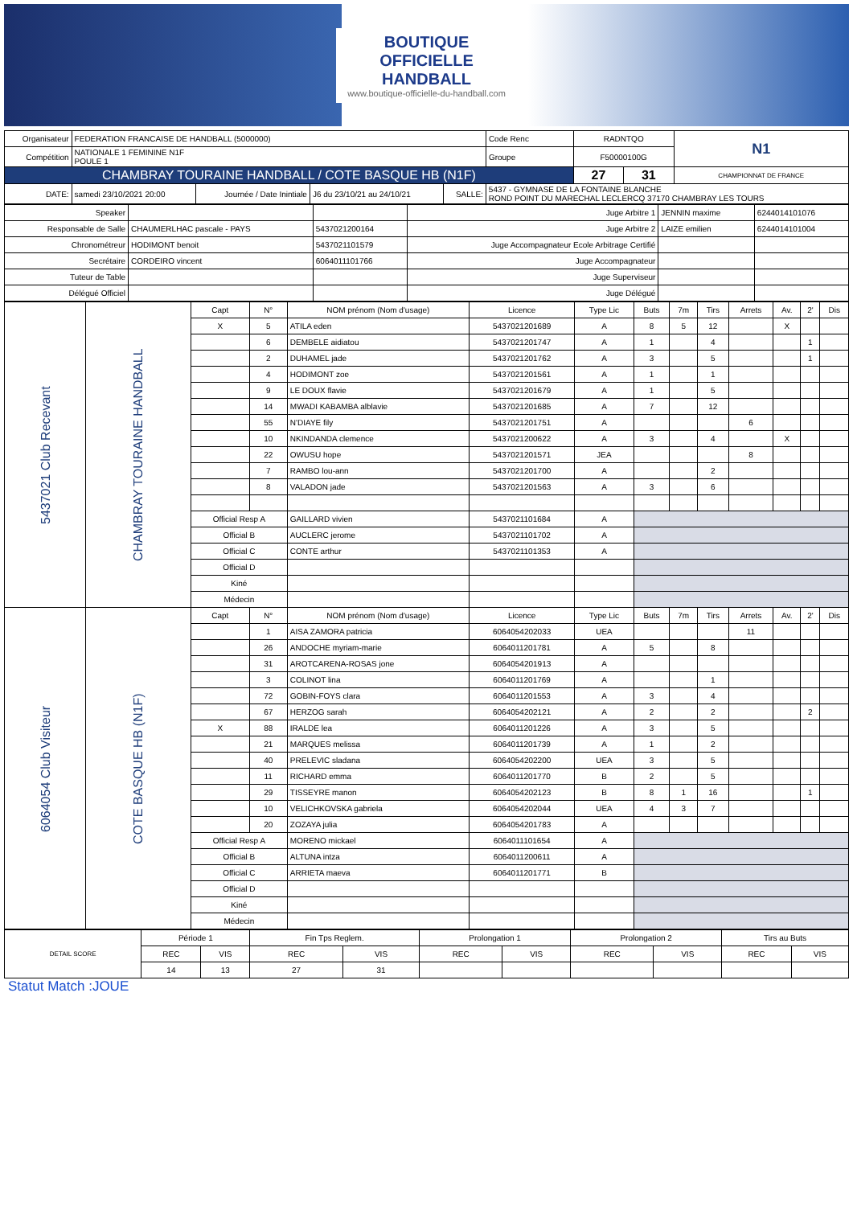BOUTIQUE
OFFICIELLE
HANDBALL
www.boutique-officielle-du-handball.com
| Organisateur | FEDERATION FRANCAISE DE HANDBALL (5000000) | | | | | Code Renc | RADNTQO | | N1 |
| Compétition | NATIONALE 1 FEMININE N1F POULE 1 | | | | | Groupe | F50000100G | | |
| CHAMBRAY TOURAINE HANDBALL / COTE BASQUE HB (N1F) | | | | | | | 27 | 31 | CHAMPIONNAT DE FRANCE |
| DATE: | samedi 23/10/2021 20:00 | Journée / Date Inintiale | J6 du 23/10/21 au 24/10/21 | SALLE: | 5437 - GYMNASE DE LA FONTAINE BLANCHE ROND POINT DU MARECHAL LECLERCQ 37170 CHAMBRAY LES TOURS | | | | |
| Speaker | | | Juge Arbitre 1 | JENNIN maxime | 6244014101076 |
| Responsable de Salle | CHAUMERLHAC pascale - PAYS | 5437021200164 | Juge Arbitre 2 | LAIZE emilien | 6244014101004 |
| Chronométreur | HODIMONT benoit | 5437021101579 | Juge Accompagnateur Ecole Arbitrage Certifié | | |
| Secrétaire | CORDEIRO vincent | 6064011101766 | Juge Accompagnateur | | |
| Tuteur de Table | | | Juge Superviseur | | |
| Délégué Officiel | | | Juge Délégué | | |
| 5437021 Club Recevant | CHAMBRAY TOURAINE HANDBALL | Capt | N° | NOM prénom (Nom d'usage) | Licence | Type Lic | Buts | 7m | Tirs | Arrets | Av. | 2' | Dis |
| | | X | 5 | ATILA eden | 5437021201689 | A | 8 | 5 | 12 | | X | | |
| | | | 6 | DEMBELE aidiatou | 5437021201747 | A | 1 | | 4 | | | 1 | |
| | | | 2 | DUHAMEL jade | 5437021201762 | A | 3 | | 5 | | | 1 | |
| | | | 4 | HODIMONT zoe | 5437021201561 | A | 1 | | 1 | | | | |
| | | | 9 | LE DOUX flavie | 5437021201679 | A | 1 | | 5 | | | | |
| | | | 14 | MWADI KABAMBA alblavie | 5437021201685 | A | 7 | | 12 | | | | |
| | | | 55 | N'DIAYE fily | 5437021201751 | A | | | | 6 | | | |
| | | | 10 | NKINDANDA clemence | 5437021200622 | A | 3 | | 4 | | X | | |
| | | | 22 | OWUSU hope | 5437021201571 | JEA | | | | 8 | | | |
| | | | 7 | RAMBO lou-ann | 5437021201700 | A | | | 2 | | | | |
| | | | 8 | VALADON jade | 5437021201563 | A | 3 | | 6 | | | | |
| | | Official Resp A | | GAILLARD vivien | 5437021101684 | A | | | | | | | |
| | | Official B | | AUCLERC jerome | 5437021101702 | A | | | | | | | |
| | | Official C | | CONTE arthur | 5437021101353 | A | | | | | | | |
| | | Official D | | | | | | | | | | | |
| | | Kiné | | | | | | | | | | | |
| | | Médecin | | | | | | | | | | | |
| 6064054 Club Visiteur | COTE BASQUE HB (N1F) | Capt | N° | NOM prénom (Nom d'usage) | Licence | Type Lic | Buts | 7m | Tirs | Arrets | Av. | 2' | Dis |
| | | | 1 | AISA ZAMORA patricia | 6064054202033 | UEA | | | | 11 | | | |
| | | | 26 | ANDOCHE myriam-marie | 6064011201781 | A | 5 | | 8 | | | | |
| | | | 31 | AROTCARENA-ROSAS jone | 6064054201913 | A | | | | | | | |
| | | | 3 | COLINOT lina | 6064011201769 | A | | | 1 | | | | |
| | | | 72 | GOBIN-FOYS clara | 6064011201553 | A | 3 | | 4 | | | | |
| | | | 67 | HERZOG sarah | 6064054202121 | A | 2 | | 2 | | | 2 | |
| | | X | 88 | IRALDE lea | 6064011201226 | A | 3 | | 5 | | | | |
| | | | 21 | MARQUES melissa | 6064011201739 | A | 1 | | 2 | | | | |
| | | | 40 | PRELEVIC sladana | 6064054202200 | UEA | 3 | | 5 | | | | |
| | | | 11 | RICHARD emma | 6064011201770 | B | 2 | | 5 | | | | |
| | | | 29 | TISSEYRE manon | 6064054202123 | B | 8 | 1 | 16 | | | 1 | |
| | | | 10 | VELICHKOVSKA gabriela | 6064054202044 | UEA | 4 | 3 | 7 | | | | |
| | | | 20 | ZOZAYA julia | 6064054201783 | A | | | | | | | |
| | | Official Resp A | | MORENO mickael | 6064011101654 | A | | | | | | | |
| | | Official B | | ALTUNA intza | 6064011200611 | A | | | | | | | |
| | | Official C | | ARRIETA maeva | 6064011201771 | B | | | | | | | |
| | | Official D | | | | | | | | | | | |
| | | Kiné | | | | | | | | | | | |
| | | Médecin | | | | | | | | | | | |
| DETAIL SCORE | Période 1 | | Fin Tps Reglem. | | Prolongation 1 | | Prolongation 2 | | Tirs au Buts | |
| | REC | VIS | REC | VIS | REC | VIS | REC | VIS | REC | VIS |
| | 14 | 13 | 27 | 31 | | | | | | |
Statut Match :JOUE